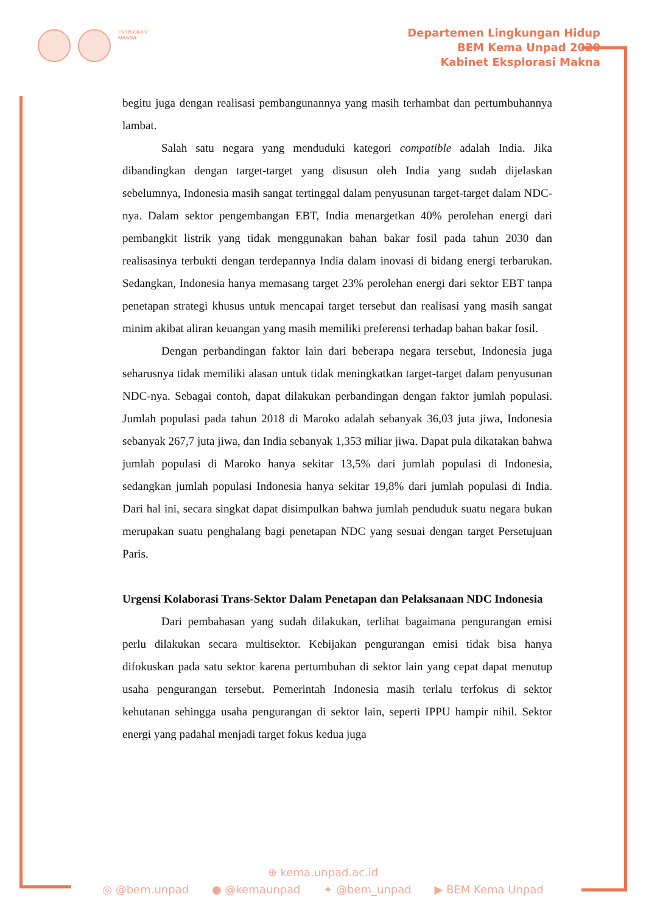EKSPLORASI MAKNA
Departemen Lingkungan Hidup
BEM Kema Unpad 2020
Kabinet Eksplorasi Makna
begitu juga dengan realisasi pembangunannya yang masih terhambat dan pertumbuhannya lambat.
Salah satu negara yang menduduki kategori compatible adalah India. Jika dibandingkan dengan target-target yang disusun oleh India yang sudah dijelaskan sebelumnya, Indonesia masih sangat tertinggal dalam penyusunan target-target dalam NDC-nya. Dalam sektor pengembangan EBT, India menargetkan 40% perolehan energi dari pembangkit listrik yang tidak menggunakan bahan bakar fosil pada tahun 2030 dan realisasinya terbukti dengan terdepannya India dalam inovasi di bidang energi terbarukan. Sedangkan, Indonesia hanya memasang target 23% perolehan energi dari sektor EBT tanpa penetapan strategi khusus untuk mencapai target tersebut dan realisasi yang masih sangat minim akibat aliran keuangan yang masih memiliki preferensi terhadap bahan bakar fosil.
Dengan perbandingan faktor lain dari beberapa negara tersebut, Indonesia juga seharusnya tidak memiliki alasan untuk tidak meningkatkan target-target dalam penyusunan NDC-nya. Sebagai contoh, dapat dilakukan perbandingan dengan faktor jumlah populasi. Jumlah populasi pada tahun 2018 di Maroko adalah sebanyak 36,03 juta jiwa, Indonesia sebanyak 267,7 juta jiwa, dan India sebanyak 1,353 miliar jiwa. Dapat pula dikatakan bahwa jumlah populasi di Maroko hanya sekitar 13,5% dari jumlah populasi di Indonesia, sedangkan jumlah populasi Indonesia hanya sekitar 19,8% dari jumlah populasi di India. Dari hal ini, secara singkat dapat disimpulkan bahwa jumlah penduduk suatu negara bukan merupakan suatu penghalang bagi penetapan NDC yang sesuai dengan target Persetujuan Paris.
Urgensi Kolaborasi Trans-Sektor Dalam Penetapan dan Pelaksanaan NDC Indonesia
Dari pembahasan yang sudah dilakukan, terlihat bagaimana pengurangan emisi perlu dilakukan secara multisektor. Kebijakan pengurangan emisi tidak bisa hanya difokuskan pada satu sektor karena pertumbuhan di sektor lain yang cepat dapat menutup usaha pengurangan tersebut. Pemerintah Indonesia masih terlalu terfokus di sektor kehutanan sehingga usaha pengurangan di sektor lain, seperti IPPU hampir nihil. Sektor energi yang padahal menjadi target fokus kedua juga
⊕ kema.unpad.ac.id
◎ @bem.unpad ● @kemaunpad ✦ @bem_unpad ▶ BEM Kema Unpad